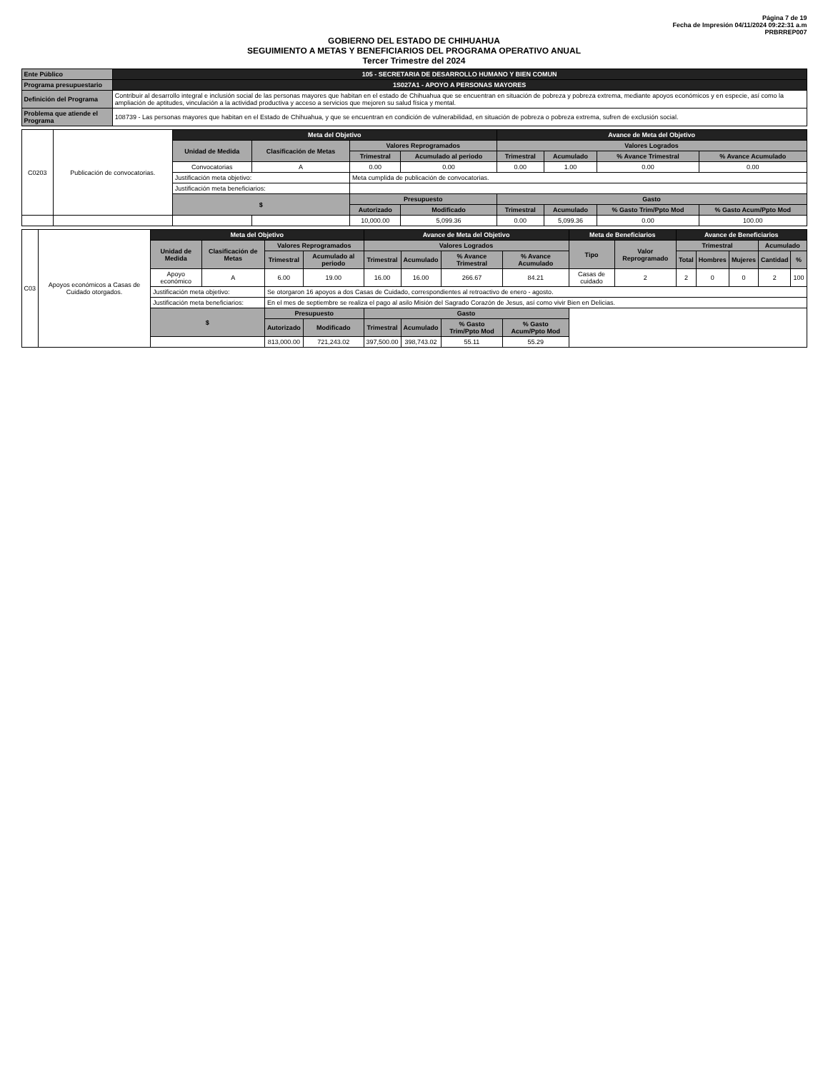Página 7 de 19
Fecha de Impresión 04/11/2024 09:22:31 a.m
PRBRREP007
GOBIERNO DEL ESTADO DE CHIHUAHUA
SEGUIMIENTO A METAS Y BENEFICIARIOS DEL PROGRAMA OPERATIVO ANUAL
Tercer Trimestre del 2024
| Ente Público | 105 - SECRETARIA DE DESARROLLO HUMANO Y BIEN COMUN |
| Programa presupuestario | 1S027A1 - APOYO A PERSONAS MAYORES |
| Definición del Programa | Contribuir al desarrollo integral e inclusión social de las personas mayores que habitan en el estado de Chihuahua que se encuentran en situación de pobreza y pobreza extrema, mediante apoyos económicos y en especie, así como la ampliación de aptitudes, vinculación a la actividad productiva y acceso a servicios que mejoren su salud física y mental. |
| Problema que atiende el Programa | 108739 - Las personas mayores que habitan en el Estado de Chihuahua, y que se encuentran en condición de vulnerabilidad, en situación de pobreza o pobreza extrema, sufren de exclusión social. |
| C0203 | Publicación de convocatorias. | Meta del Objetivo | | | | Avance de Meta del Objetivo | | | |
| | | Unidad de Medida | Clasificación de Metas | Valores Reprogramados | | Valores Logrados | | | |
| | | | | Trimestral | Acumulado al periodo | Trimestral | Acumulado | % Avance Trimestral | % Avance Acumulado |
| | | Convocatorias | A | 0.00 | 0.00 | 0.00 | 1.00 | 0.00 | 0.00 |
| | | Justificación meta objetivo: | | Meta cumplida de publicación de convocatorias. | | | | | |
| | | Justificación meta beneficiarios: | | | | | | | |
| | | $ | | Presupuesto | | Gasto | | | |
| | | | | Autorizado | Modificado | Trimestral | Acumulado | % Gasto Trim/Ppto Mod | % Gasto Acum/Ppto Mod |
| | | | | 10,000.00 | 5,099.36 | 0.00 | 5,099.36 | 0.00 | 100.00 |
| C03 | Apoyos económicos a Casas de Cuidado otorgados. | Meta del Objetivo | | | | Avance de Meta del Objetivo | | | | Meta de Beneficiarios | | Avance de Beneficiarios | | | | |
| | | Unidad de Medida | Clasificación de Metas | Valores Reprogramados | | Valores Logrados | | | | Tipo | Valor Reprogramado | Trimestral | | | Acumulado | |
| | | | | Trimestral | Acumulado al periodo | Trimestral | Acumulado | % Avance Trimestral | % Avance Acumulado | | | Total | Hombres | Mujeres | Cantidad | % |
| | | Apoyo económico | A | 6.00 | 19.00 | 16.00 | 16.00 | 266.67 | 84.21 | Casas de cuidado | 2 | 2 | 0 | 0 | 2 | 100 |
| | | Justificación meta objetivo: | | Se otorgaron 16 apoyos a dos Casas de Cuidado, correspondientes al retroactivo de enero - agosto. | | | | | | | | | | | | |
| | | Justificación meta beneficiarios: | | En el mes de septiembre se realiza el pago al asilo Misión del Sagrado Corazón de Jesus, así como vivir Bien en Delicias. | | | | | | | | | | | | |
| | | $ | | Presupuesto | | Gasto | | | | | | | | | | |
| | | | | Autorizado | Modificado | Trimestral | Acumulado | % Gasto Trim/Ppto Mod | % Gasto Acum/Ppto Mod | | | | | | | |
| | | | | 813,000.00 | 721,243.02 | 397,500.00 | 398,743.02 | 55.11 | 55.29 | | | | | | | |